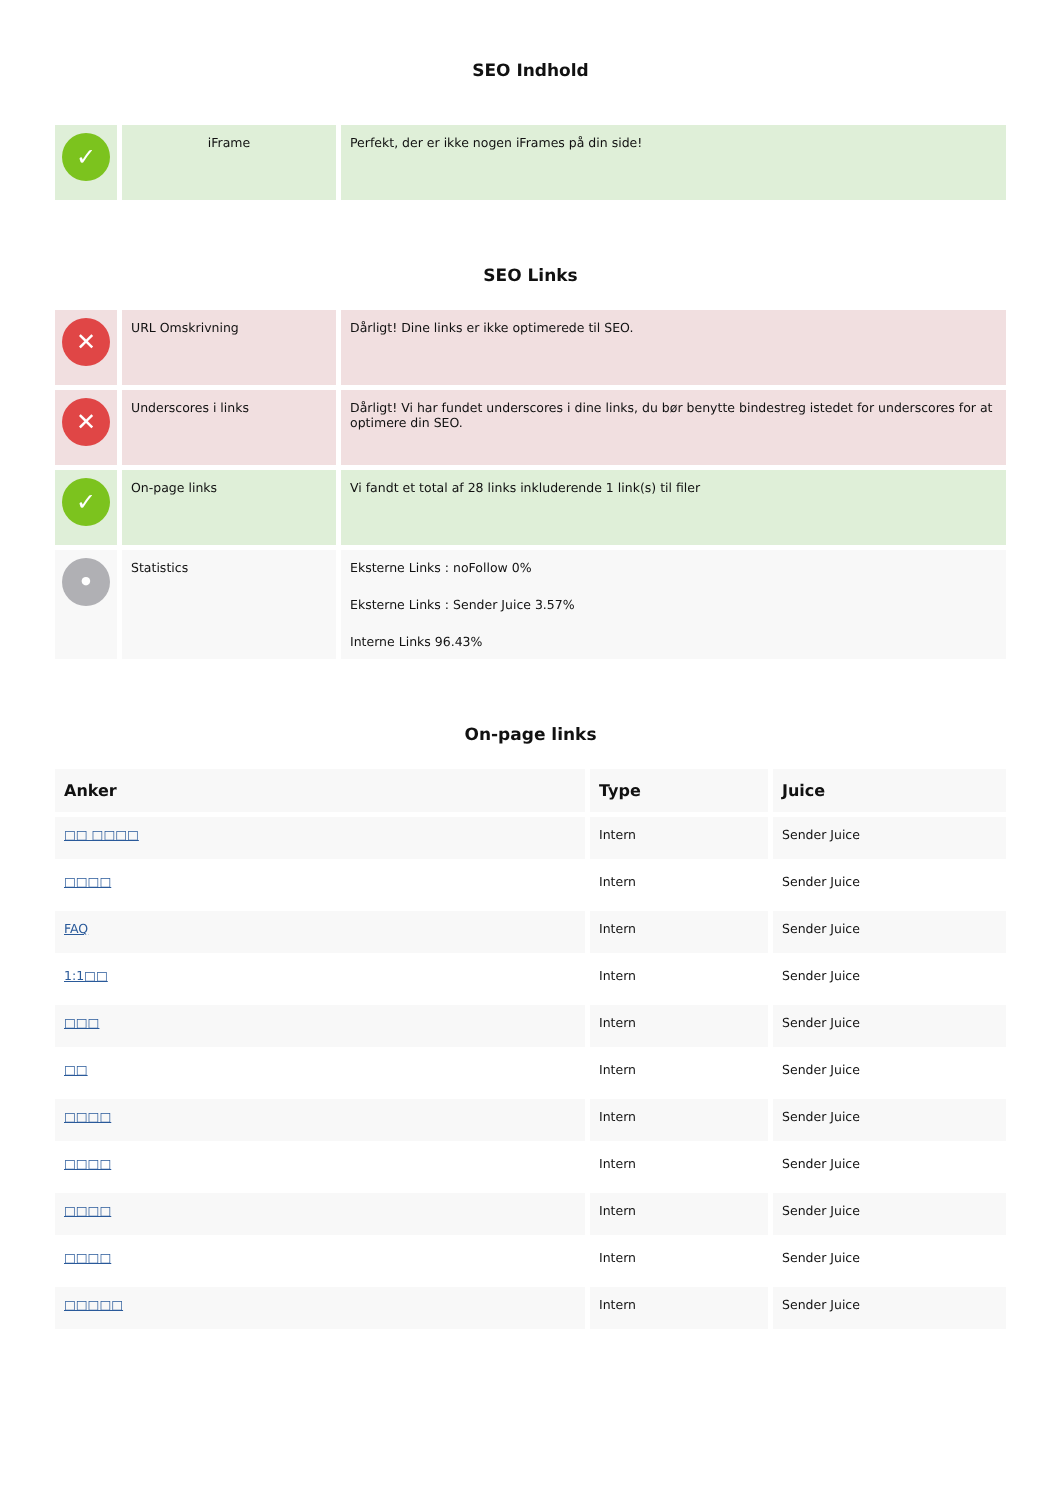SEO Indhold
| ✓ | iFrame | Perfekt, der er ikke nogen iFrames på din side! |
SEO Links
| ✕ | URL Omskrivning | Dårligt! Dine links er ikke optimerede til SEO. |
| ✕ | Underscores i links | Dårligt! Vi har fundet underscores i dine links, du bør benytte bindestreg istedet for underscores for at optimere din SEO. |
| ✓ | On-page links | Vi fandt et total af 28 links inkluderende 1 link(s) til filer |
| • | Statistics | Eksterne Links : noFollow 0% Eksterne Links : Sender Juice 3.57% Interne Links 96.43% |
On-page links
| Anker | Type | Juice |
| --- | --- | --- |
| □□ □□□□ | Intern | Sender Juice |
| □□□□ | Intern | Sender Juice |
| FAQ | Intern | Sender Juice |
| 1:1□□ | Intern | Sender Juice |
| □□□ | Intern | Sender Juice |
| □□ | Intern | Sender Juice |
| □□□□ | Intern | Sender Juice |
| □□□□ | Intern | Sender Juice |
| □□□□ | Intern | Sender Juice |
| □□□□ | Intern | Sender Juice |
| □□□□□ | Intern | Sender Juice |